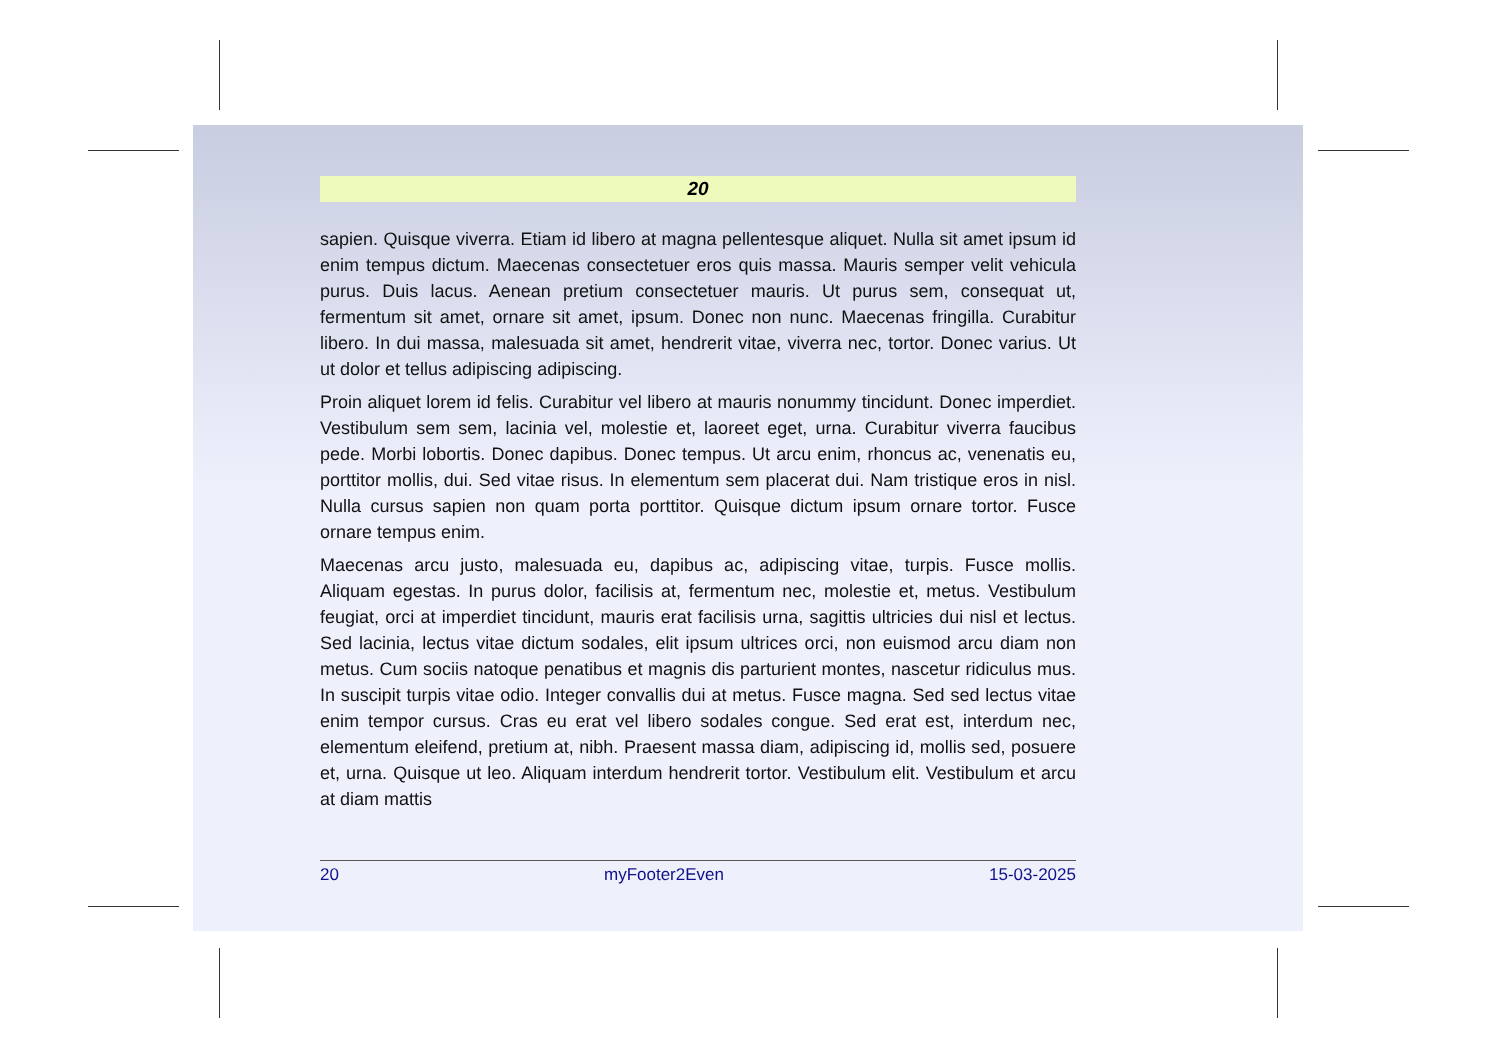20
sapien. Quisque viverra. Etiam id libero at magna pellentesque aliquet. Nulla sit amet ipsum id enim tempus dictum. Maecenas consectetuer eros quis massa. Mauris semper velit vehicula purus. Duis lacus. Aenean pretium consectetuer mauris. Ut purus sem, consequat ut, fermentum sit amet, ornare sit amet, ipsum. Donec non nunc. Maecenas fringilla. Curabitur libero. In dui massa, malesuada sit amet, hendrerit vitae, viverra nec, tortor. Donec varius. Ut ut dolor et tellus adipiscing adipiscing.
Proin aliquet lorem id felis. Curabitur vel libero at mauris nonummy tincidunt. Donec imperdiet. Vestibulum sem sem, lacinia vel, molestie et, laoreet eget, urna. Curabitur viverra faucibus pede. Morbi lobortis. Donec dapibus. Donec tempus. Ut arcu enim, rhoncus ac, venenatis eu, porttitor mollis, dui. Sed vitae risus. In elementum sem placerat dui. Nam tristique eros in nisl. Nulla cursus sapien non quam porta porttitor. Quisque dictum ipsum ornare tortor. Fusce ornare tempus enim.
Maecenas arcu justo, malesuada eu, dapibus ac, adipiscing vitae, turpis. Fusce mollis. Aliquam egestas. In purus dolor, facilisis at, fermentum nec, molestie et, metus. Vestibulum feugiat, orci at imperdiet tincidunt, mauris erat facilisis urna, sagittis ultricies dui nisl et lectus. Sed lacinia, lectus vitae dictum sodales, elit ipsum ultrices orci, non euismod arcu diam non metus. Cum sociis natoque penatibus et magnis dis parturient montes, nascetur ridiculus mus. In suscipit turpis vitae odio. Integer convallis dui at metus. Fusce magna. Sed sed lectus vitae enim tempor cursus. Cras eu erat vel libero sodales congue. Sed erat est, interdum nec, elementum eleifend, pretium at, nibh. Praesent massa diam, adipiscing id, mollis sed, posuere et, urna. Quisque ut leo. Aliquam interdum hendrerit tortor. Vestibulum elit. Vestibulum et arcu at diam mattis
20 myFooter2Even 15-03-2025